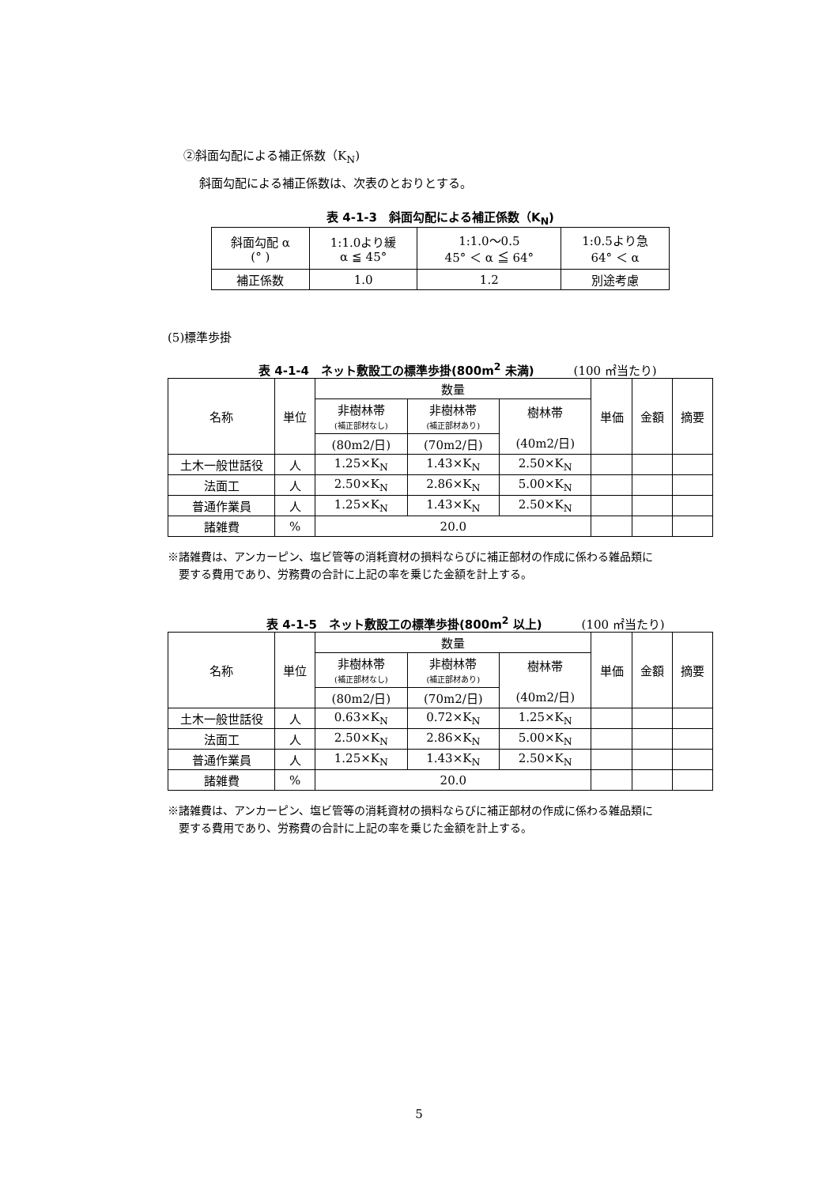②斜面勾配による補正係数（K<sub>N</sub>)
斜面勾配による補正係数は、次表のとおりとする。
表 4-1-3　斜面勾配による補正係数（K<sub>N</sub>)
| 斜面勾配 α (° ) | 1:1.0より緩 α ≦ 45° | 1:1.0～0.5 45° ＜ α ≦ 64° | 1:0.5より急 64° ＜ α |
| 補正係数 | 1.0 | 1.2 | 別途考慮 |
(5)標準歩掛
表 4-1-4　ネット敷設工の標準歩掛(800m<sup>2</sup> 未満) (100 ㎡当たり)
| 名称 | 単位 | 数量 | | | 単価 | 金額 | 摘要 |
| | | 非樹林帯 (補正部材なし) | 非樹林帯 (補正部材あり) | 樹林帯 (40m2/日) | | | |
| | | (80m2/日) | (70m2/日) | | | | |
| 土木一般世話役 | 人 | 1.25×K<sub>N</sub> | 1.43×K<sub>N</sub> | 2.50×K<sub>N</sub> | | | |
| 法面工 | 人 | 2.50×K<sub>N</sub> | 2.86×K<sub>N</sub> | 5.00×K<sub>N</sub> | | | |
| 普通作業員 | 人 | 1.25×K<sub>N</sub> | 1.43×K<sub>N</sub> | 2.50×K<sub>N</sub> | | | |
| 諸雑費 | % | 20.0 | | | | | |
※諸雑費は、アンカーピン、塩ビ管等の消耗資材の損料ならびに補正部材の作成に係わる雑品類に
　要する費用であり、労務費の合計に上記の率を乗じた金額を計上する。
表 4-1-5　ネット敷設工の標準歩掛(800m<sup>2</sup> 以上) (100 ㎡当たり)
| 名称 | 単位 | 数量 | | | 単価 | 金額 | 摘要 |
| | | 非樹林帯 (補正部材なし) | 非樹林帯 (補正部材あり) | 樹林帯 (40m2/日) | | | |
| | | (80m2/日) | (70m2/日) | | | | |
| 土木一般世話役 | 人 | 0.63×K<sub>N</sub> | 0.72×K<sub>N</sub> | 1.25×K<sub>N</sub> | | | |
| 法面工 | 人 | 2.50×K<sub>N</sub> | 2.86×K<sub>N</sub> | 5.00×K<sub>N</sub> | | | |
| 普通作業員 | 人 | 1.25×K<sub>N</sub> | 1.43×K<sub>N</sub> | 2.50×K<sub>N</sub> | | | |
| 諸雑費 | % | 20.0 | | | | | |
※諸雑費は、アンカーピン、塩ビ管等の消耗資材の損料ならびに補正部材の作成に係わる雑品類に
　要する費用であり、労務費の合計に上記の率を乗じた金額を計上する。
5